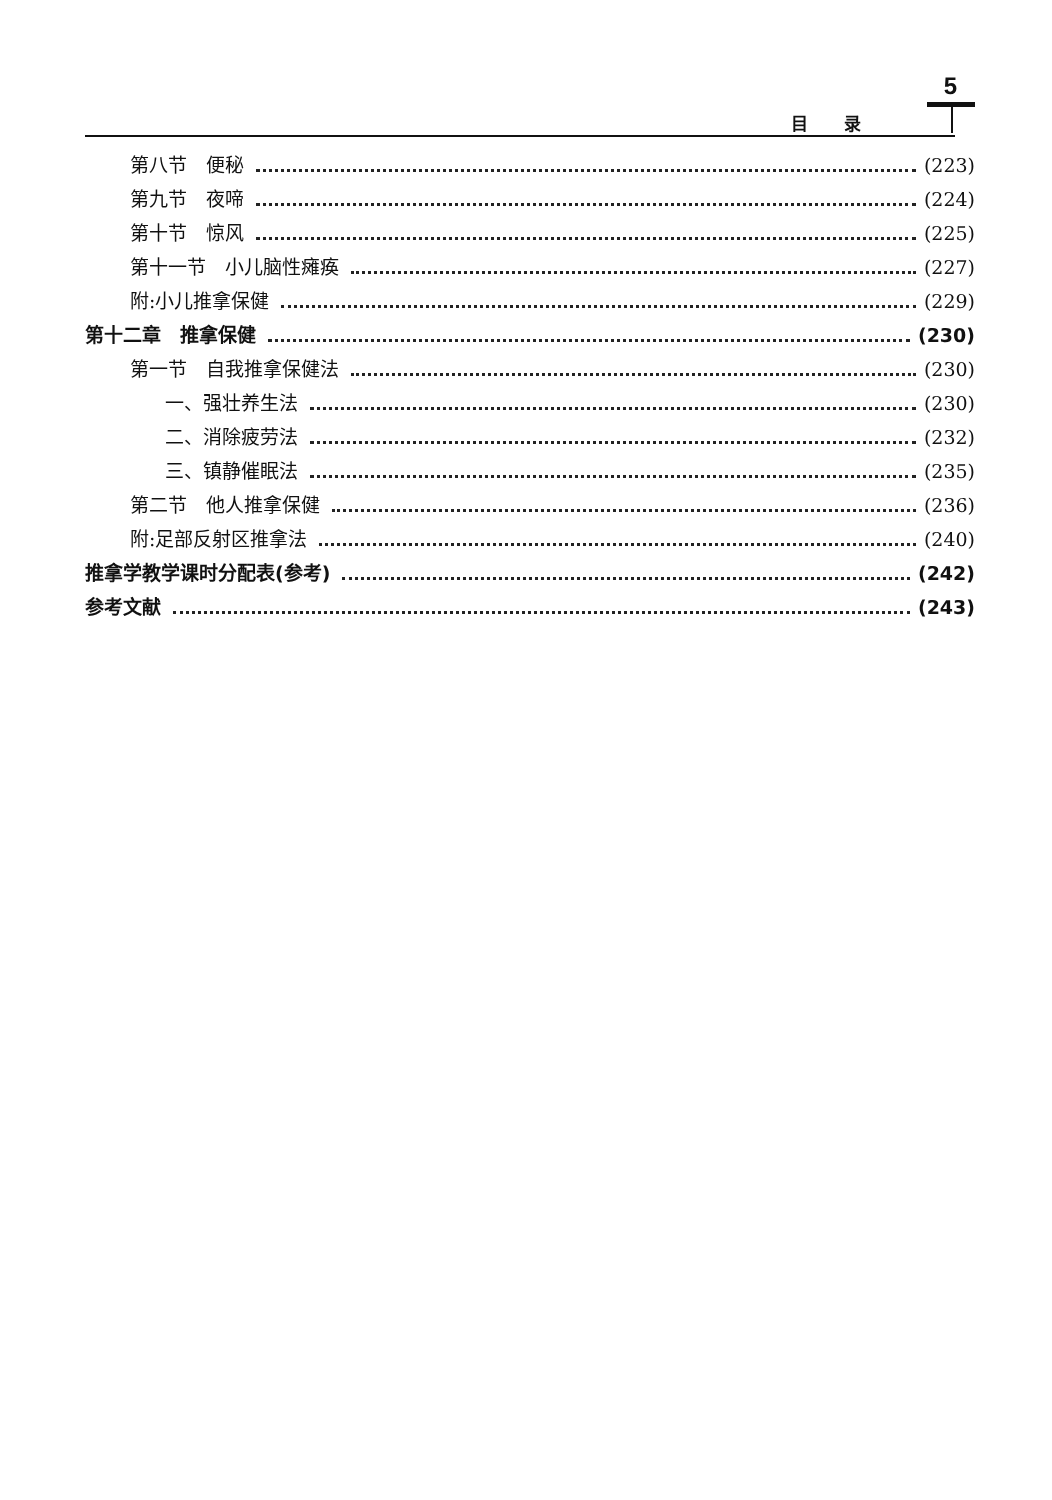5
目录
第八节　便秘 (223)
第九节　夜啼 (224)
第十节　惊风 (225)
第十一节　小儿脑性瘫痪 (227)
附:小儿推拿保健 (229)
第十二章　推拿保健 (230)
第一节　自我推拿保健法 (230)
一、强壮养生法 (230)
二、消除疲劳法 (232)
三、镇静催眠法 (235)
第二节　他人推拿保健 (236)
附:足部反射区推拿法 (240)
推拿学教学课时分配表(参考) (242)
参考文献 (243)